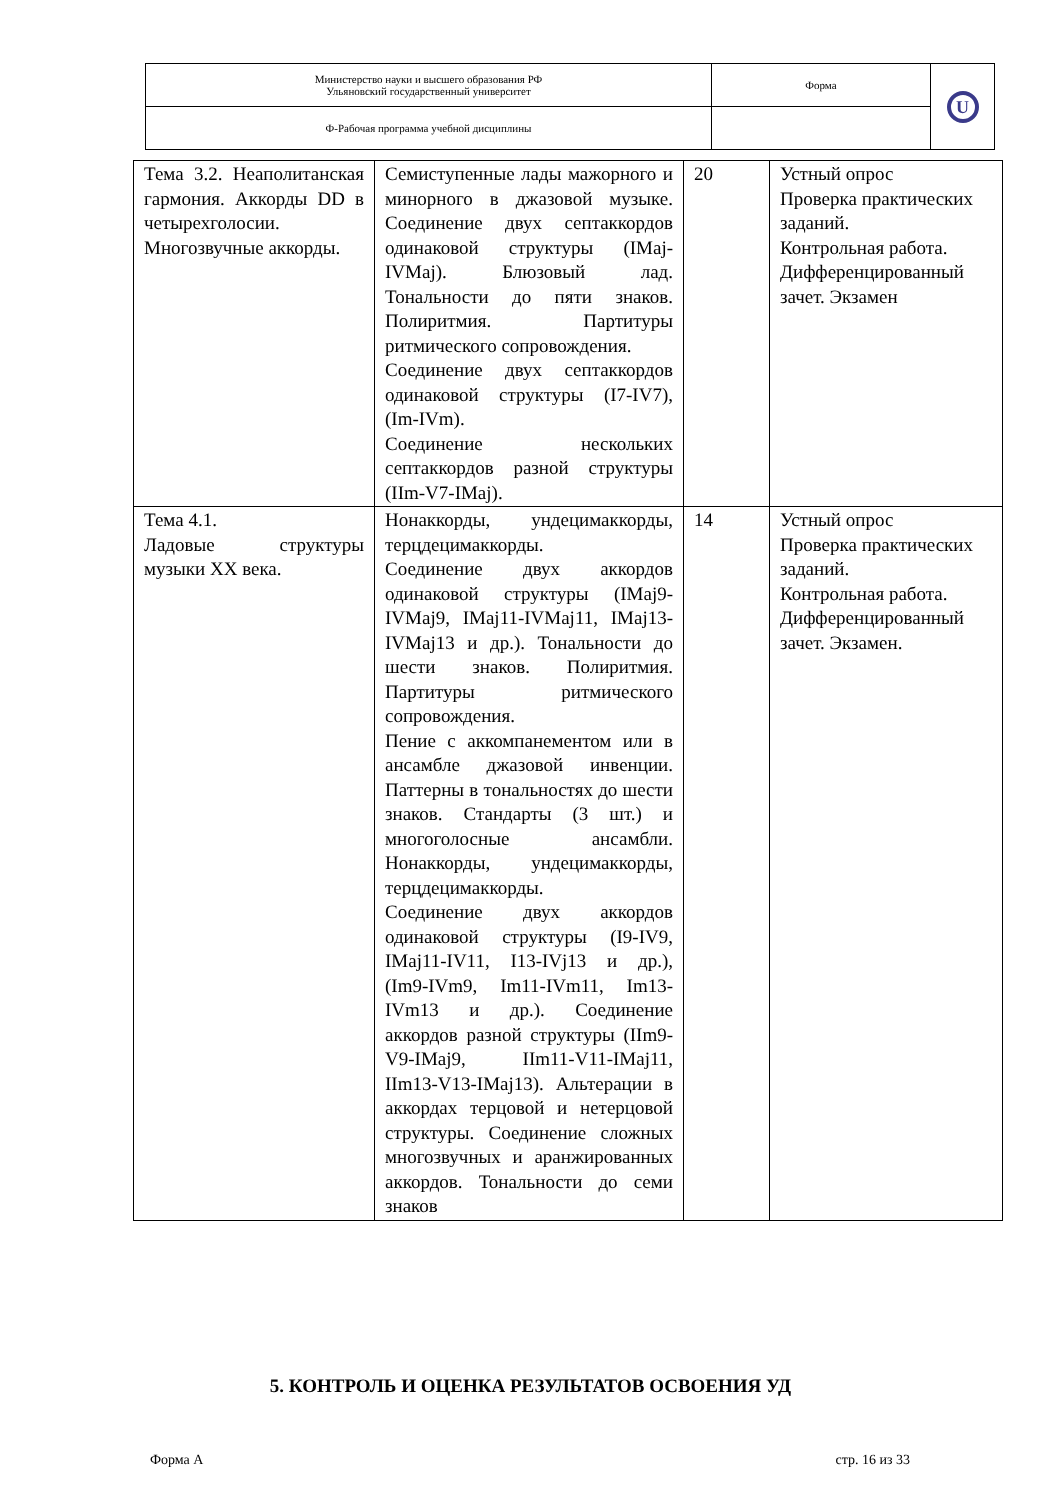| Министерство науки и высшего образования РФ Ульяновский государственный университет | Форма | U |
| Ф-Рабочая программа учебной дисциплины | | |
| Тема 3.2. Неаполитанская гармония. Аккорды DD в четырехголосии. Многозвучные аккорды. | Семиступенные лады мажорного и минорного в джазовой музыке. Соединение двух септаккордов одинаковой структуры (IMaj-IVMaj). Блюзовый лад. Тональности до пяти знаков. Полиритмия. Партитуры ритмического сопровождения. Соединение двух септаккордов одинаковой структуры (I7-IV7), (Im-IVm). Соединение нескольких септаккордов разной структуры (IIm-V7-IMaj). | 20 | Устный опрос Проверка практических заданий. Контрольная работа. Дифференцированный зачет. Экзамен |
| Тема 4.1. Ладовые структуры музыки XX века. | Нонаккорды, ундецимаккорды, терцдецимаккорды. Соединение двух аккордов одинаковой структуры (IMaj9-IVMaj9, IMaj11-IVMaj11, IMaj13-IVMaj13 и др.). Тональности до шести знаков. Полиритмия. Партитуры ритмического сопровождения. Пение с аккомпанементом или в ансамбле джазовой инвенции. Паттерны в тональностях до шести знаков. Стандарты (3 шт.) и многоголосные ансамбли. Нонаккорды, ундецимаккорды, терцдецимаккорды. Соединение двух аккордов одинаковой структуры (I9-IV9, IMaj11-IV11, I13-IVj13 и др.), (Im9-IVm9, Im11-IVm11, Im13-IVm13 и др.). Соединение аккордов разной структуры (IIm9-V9-IMaj9, IIm11-V11-IMaj11, IIm13-V13-IMaj13). Альтерации в аккордах терцовой и нетерцовой структуры. Соединение сложных многозвучных и аранжированных аккордов. Тональности до семи знаков | 14 | Устный опрос Проверка практических заданий. Контрольная работа. Дифференцированный зачет. Экзамен. |
5. КОНТРОЛЬ И ОЦЕНКА РЕЗУЛЬТАТОВ ОСВОЕНИЯ УД
Форма А стр. 16 из 33